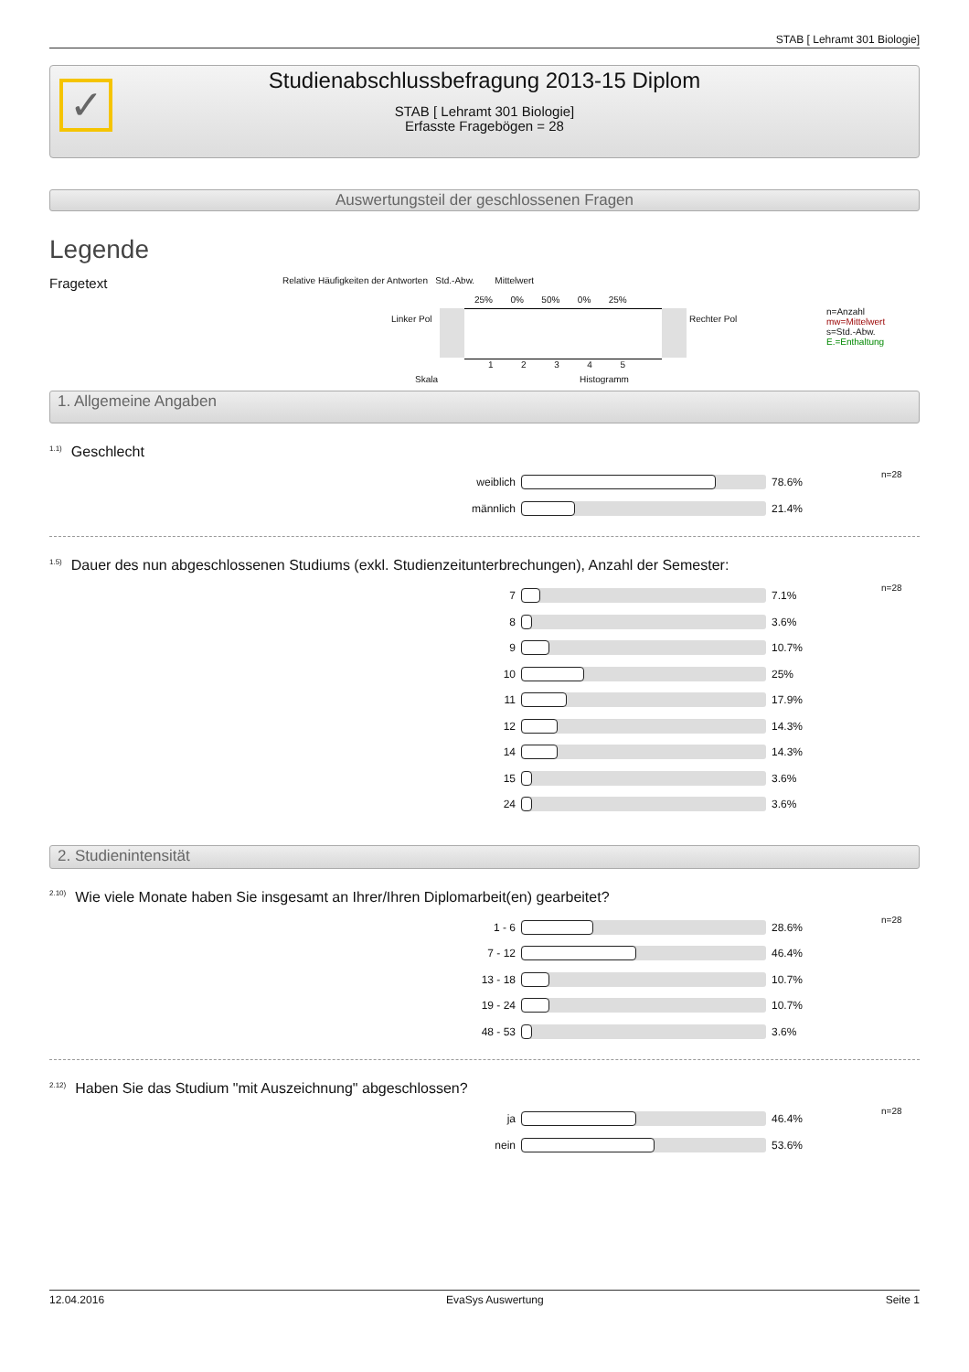STAB [ Lehramt 301 Biologie]
✓
Studienabschlussbefragung 2013-15 Diplom
STAB [ Lehramt 301 Biologie]
Erfasste Fragebögen = 28
Auswertungsteil der geschlossenen Fragen
Legende
Fragetext
Relative Häufigkeiten der Antworten Std.-Abw. Mittelwert
25% 0% 50% 0% 25%
Linker Pol Rechter Pol
1 2 3 4 5
Skala Histogramm
n=Anzahl
mw=Mittelwert
s=Std.-Abw.
E.=Enthaltung
1. Allgemeine Angaben
<sup>1.1)</sup>Geschlecht
| weiblich | | 78.6% | n=28 |
| männlich | | 21.4% | |
<sup>1.5)</sup>Dauer des nun abgeschlossenen Studiums (exkl. Studienzeitunterbrechungen), Anzahl der Semester:
| 7 | | 7.1% | n=28 |
| 8 | | 3.6% | |
| 9 | | 10.7% | |
| 10 | | 25% | |
| 11 | | 17.9% | |
| 12 | | 14.3% | |
| 14 | | 14.3% | |
| 15 | | 3.6% | |
| 24 | | 3.6% | |
2. Studienintensität
<sup>2.10)</sup>Wie viele Monate haben Sie insgesamt an Ihrer/Ihren Diplomarbeit(en) gearbeitet?
| 1 - 6 | | 28.6% | n=28 |
| 7 - 12 | | 46.4% | |
| 13 - 18 | | 10.7% | |
| 19 - 24 | | 10.7% | |
| 48 - 53 | | 3.6% | |
<sup>2.12)</sup>Haben Sie das Studium "mit Auszeichnung" abgeschlossen?
| ja | | 46.4% | n=28 |
| nein | | 53.6% | |
12.04.2016 EvaSys Auswertung Seite 1